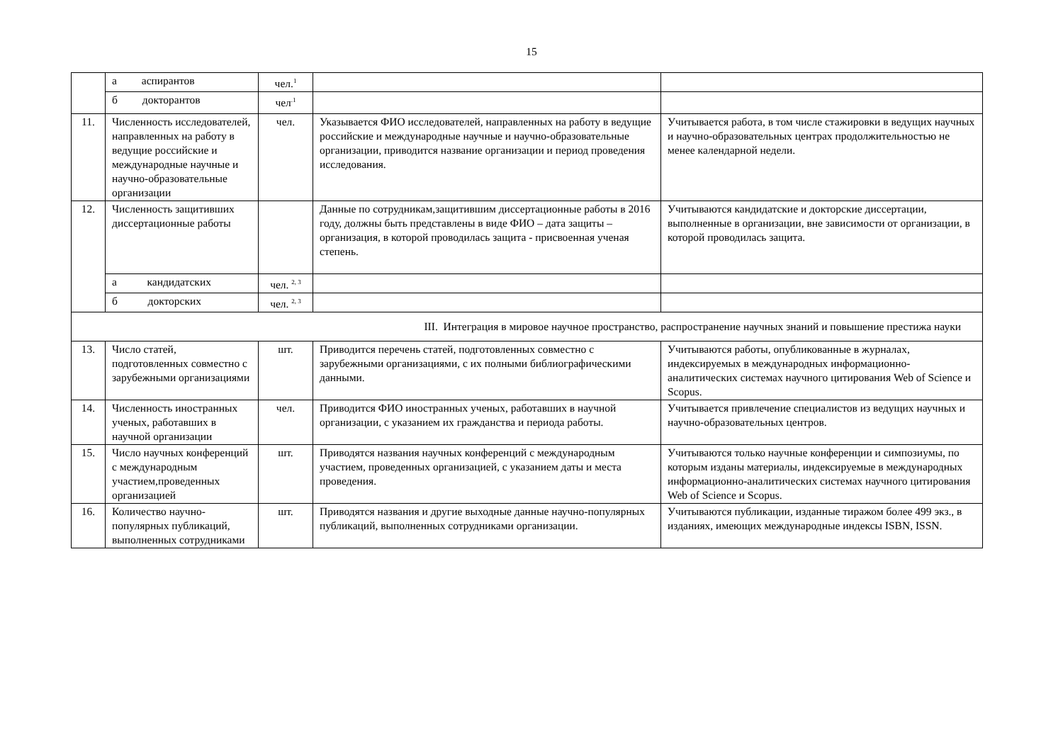15
| | а аспирантов | чел.<sup>1</sup> | | |
| | б докторантов | чел<sup>.1</sup> | | |
| 11. | Численность исследователей, направленных на работу в ведущие российские и международные научные и научно-образовательные организации | чел. | Указывается ФИО исследователей, направленных на работу в ведущие российские и международные научные и научно-образовательные организации, приводится название организации и период проведения исследования. | Учитывается работа, в том числе стажировки в ведущих научных и научно-образовательных центрах продолжительностью не менее календарной недели. |
| 12. | Численность защитивших диссертационные работы | | Данные по сотрудникам,защитившим диссертационные работы в 2016 году, должны быть представлены в виде ФИО – дата защиты – организация, в которой проводилась защита - присвоенная ученая степень. | Учитываются кандидатские и докторские диссертации, выполненные в организации, вне зависимости от организации, в которой проводилась защита. |
| | а кандидатских | чел. <sup>2, 3</sup> | | |
| | б докторских | чел. <sup>2, 3</sup> | | |
| III. Интеграция в мировое научное пространство, распространение научных знаний и повышение престижа науки | | | | |
| 13. | Число статей, подготовленных совместно с зарубежными организациями | шт. | Приводится перечень статей, подготовленных совместно с зарубежными организациями, с их полными библиографическими данными. | Учитываются работы, опубликованные в журналах, индексируемых в международных информационно-аналитических системах научного цитирования Web of Science и Scopus. |
| 14. | Численность иностранных ученых, работавших в научной организации | чел. | Приводится ФИО иностранных ученых, работавших в научной организации, с указанием их гражданства и периода работы. | Учитывается привлечение специалистов из ведущих научных и научно-образовательных центров. |
| 15. | Число научных конференций с международным участием,проведенных организацией | шт. | Приводятся названия научных конференций с международным участием, проведенных организацией, с указанием даты и места проведения. | Учитываются только научные конференции и симпозиумы, по которым изданы материалы, индексируемые в международных информационно-аналитических системах научного цитирования Web of Science и Scopus. |
| 16. | Количество научно-популярных публикаций, выполненных сотрудниками | шт. | Приводятся названия и другие выходные данные научно-популярных публикаций, выполненных сотрудниками организации. | Учитываются публикации, изданные тиражом более 499 экз., в изданиях, имеющих международные индексы ISBN, ISSN. |